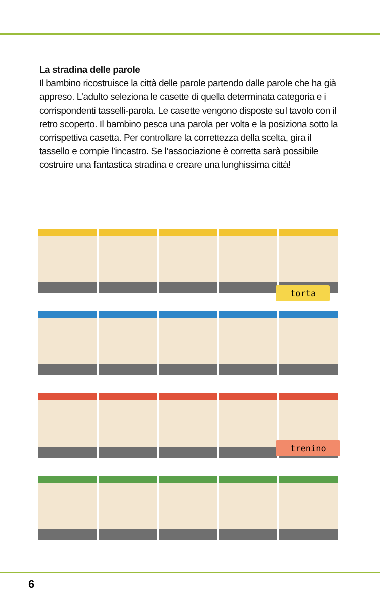La stradina delle parole
Il bambino ricostruisce la città delle parole partendo dalle parole che ha già appreso. L’adulto seleziona le casette di quella determinata categoria e i corrispondenti tasselli-parola. Le casette vengono disposte sul tavolo con il retro scoperto. Il bambino pesca una parola per volta e la posiziona sotto la corrispettiva casetta. Per controllare la correttezza della scelta, gira il tassello e compie l’incastro. Se l’associazione è corretta sarà possibile costruire una fantastica stradina e creare una lunghissima città!
torta
trenino
6